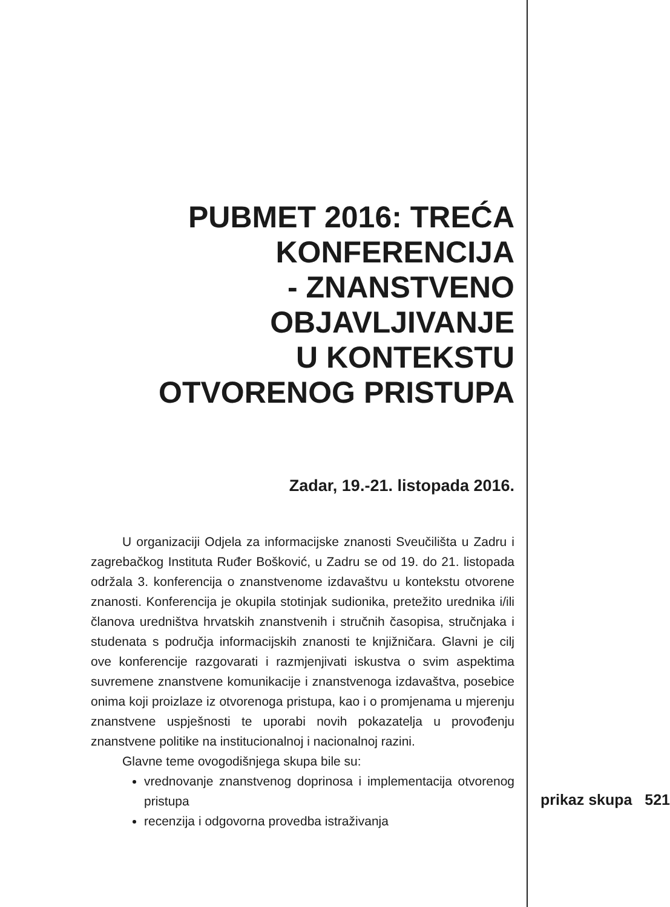PUBMET 2016: TREĆA
KONFERENCIJA
- ZNANSTVENO
OBJAVLJIVANJE
U KONTEKSTU
OTVORENOG PRISTUPA
Zadar, 19.-21. listopada 2016.
U organizaciji Odjela za informacijske znanosti Sveučilišta u Zadru i zagrebačkog Instituta Ruđer Bošković, u Zadru se od 19. do 21. listopada održala 3. konferencija o znanstvenome izdavaštvu u kontekstu otvorene znanosti. Konferencija je okupila stotinjak sudionika, pretežito urednika i/ili članova uredništva hrvatskih znanstvenih i stručnih časopisa, stručnjaka i studenata s područja informacijskih znanosti te knjižničara. Glavni je cilj ove konferencije razgovarati i razmjenjivati iskustva o svim aspektima suvremene znanstvene komunikacije i znanstvenoga izdavaštva, posebice onima koji proizlaze iz otvorenoga pristupa, kao i o promjenama u mjerenju znanstvene uspješnosti te uporabi novih pokazatelja u provođenju znanstvene politike na institucionalnoj i nacionalnoj razini.
Glavne teme ovogodišnjega skupa bile su:
vrednovanje znanstvenog doprinosa i implementacija otvorenog pristupa
recenzija i odgovorna provedba istraživanja
prikaz skupa 521